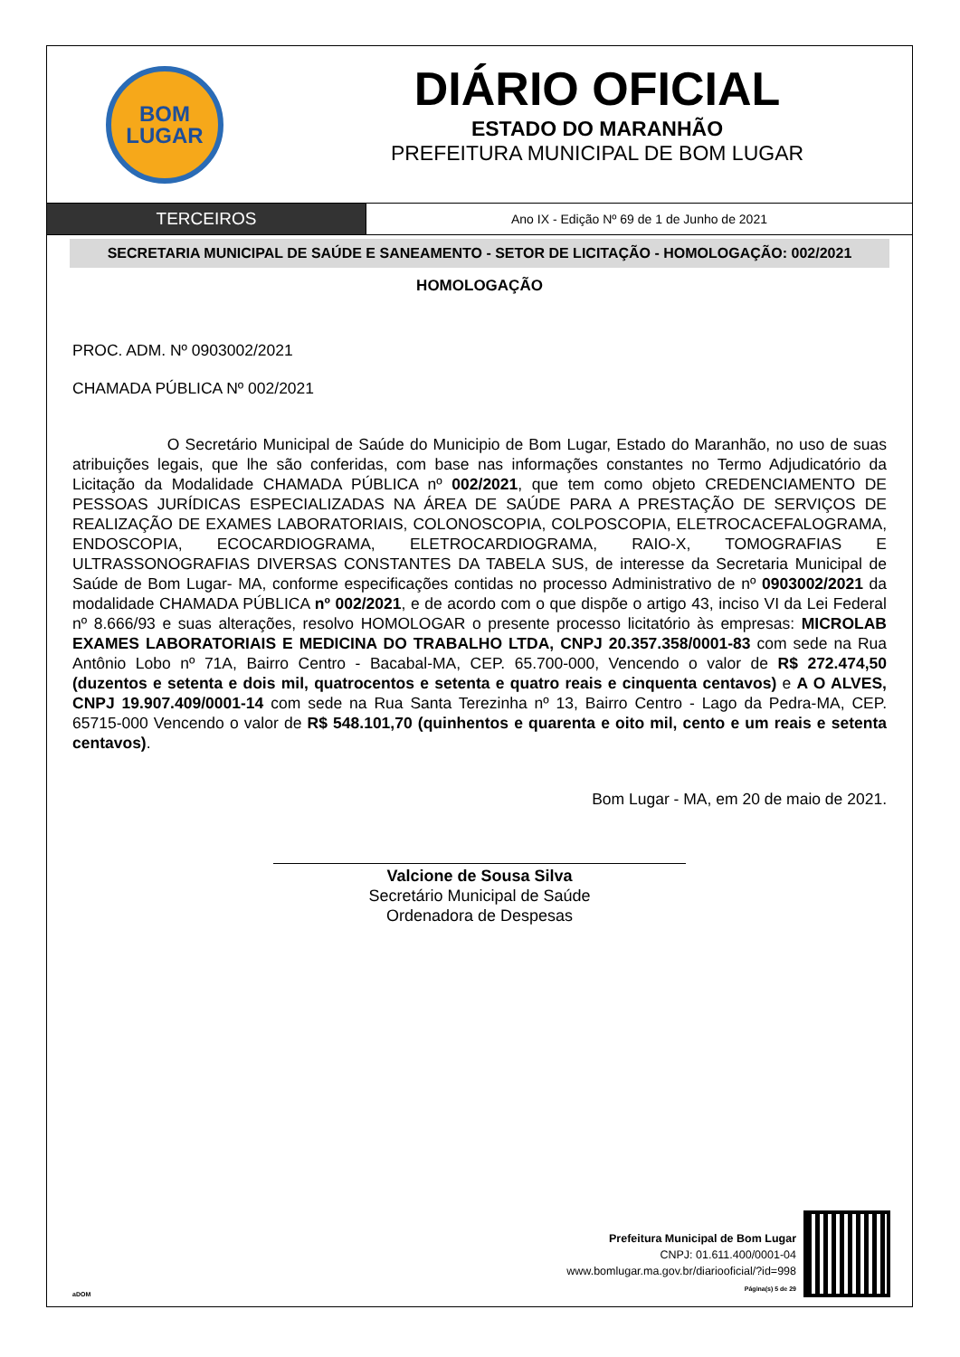BOM
LUGAR
DIÁRIO OFICIAL
ESTADO DO MARANHÃO
PREFEITURA MUNICIPAL DE BOM LUGAR
TERCEIROS
Ano IX - Edição Nº 69 de 1 de Junho de 2021
SECRETARIA MUNICIPAL DE SAÚDE E SANEAMENTO - SETOR DE LICITAÇÃO - HOMOLOGAÇÃO: 002/2021
HOMOLOGAÇÃO
PROC. ADM. Nº 0903002/2021
CHAMADA PÚBLICA Nº 002/2021
O Secretário Municipal de Saúde do Municipio de Bom Lugar, Estado do Maranhão, no uso de suas atribuições legais, que lhe são conferidas, com base nas informações constantes no Termo Adjudicatório da Licitação da Modalidade CHAMADA PÚBLICA nº 002/2021, que tem como objeto CREDENCIAMENTO DE PESSOAS JURÍDICAS ESPECIALIZADAS NA ÁREA DE SAÚDE PARA A PRESTAÇÃO DE SERVIÇOS DE REALIZAÇÃO DE EXAMES LABORATORIAIS, COLONOSCOPIA, COLPOSCOPIA, ELETROCACEFALOGRAMA, ENDOSCOPIA, ECOCARDIOGRAMA, ELETROCARDIOGRAMA, RAIO-X, TOMOGRAFIAS E ULTRASSONOGRAFIAS DIVERSAS CONSTANTES DA TABELA SUS, de interesse da Secretaria Municipal de Saúde de Bom Lugar- MA, conforme especificações contidas no processo Administrativo de nº 0903002/2021 da modalidade CHAMADA PÚBLICA nº 002/2021, e de acordo com o que dispõe o artigo 43, inciso VI da Lei Federal nº 8.666/93 e suas alterações, resolvo HOMOLOGAR o presente processo licitatório às empresas: MICROLAB EXAMES LABORATORIAIS E MEDICINA DO TRABALHO LTDA, CNPJ 20.357.358/0001-83 com sede na Rua Antônio Lobo nº 71A, Bairro Centro - Bacabal-MA, CEP. 65.700-000, Vencendo o valor de R$ 272.474,50 (duzentos e setenta e dois mil, quatrocentos e setenta e quatro reais e cinquenta centavos) e A O ALVES, CNPJ 19.907.409/0001-14 com sede na Rua Santa Terezinha nº 13, Bairro Centro - Lago da Pedra-MA, CEP. 65715-000 Vencendo o valor de R$ 548.101,70 (quinhentos e quarenta e oito mil, cento e um reais e setenta centavos).
Bom Lugar - MA, em 20 de maio de 2021.
Valcione de Sousa Silva
Secretário Municipal de Saúde
Ordenadora de Despesas
aDOM
Prefeitura Municipal de Bom Lugar
CNPJ: 01.611.400/0001-04
www.bomlugar.ma.gov.br/diariooficial/?id=998
Página(s) 5 de 29